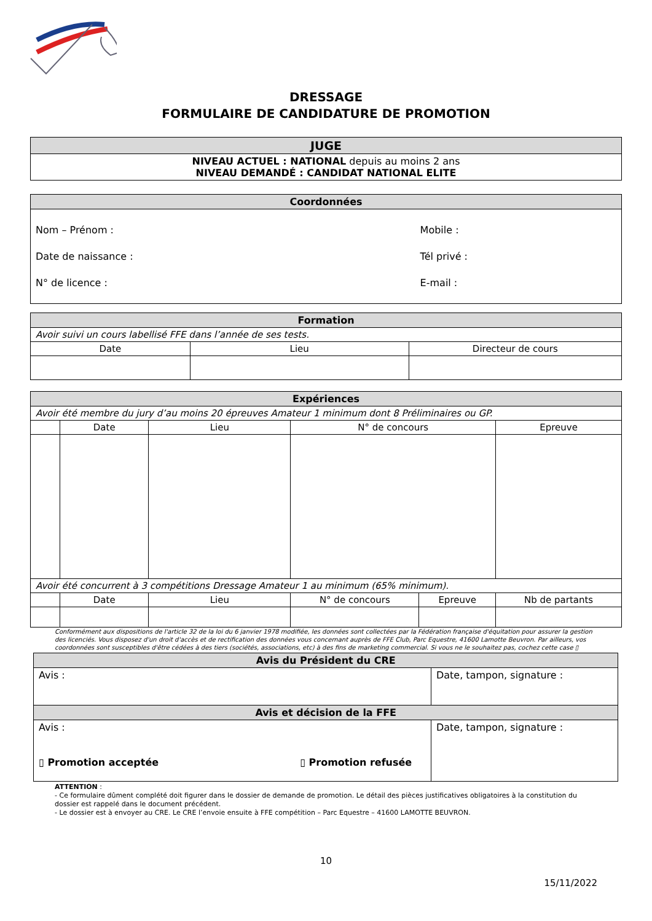DRESSAGE
FORMULAIRE DE CANDIDATURE DE PROMOTION
| JUGE |
| NIVEAU ACTUEL : NATIONAL depuis au moins 2 ans NIVEAU DEMANDÉ : CANDIDAT NATIONAL ELITE |
| Coordonnées | |
| Nom – Prénom : Date de naissance : N° de licence : | Mobile : Tél privé : E-mail : |
| Formation | | |
| Avoir suivi un cours labellisé FFE dans l’année de ses tests. | | |
| Date | Lieu | Directeur de cours |
| Expériences | | | | | |
| Avoir été membre du jury d’au moins 20 épreuves Amateur 1 minimum dont 8 Préliminaires ou GP. | | | | | |
| | Date | Lieu | N° de concours | | Epreuve |
| Avoir été concurrent à 3 compétitions Dressage Amateur 1 au minimum (65% minimum). | | | | | |
| | Date | Lieu | N° de concours | Epreuve | Nb de partants |
Conformément aux dispositions de l'article 32 de la loi du 6 janvier 1978 modifiée, les données sont collectées par la Fédération française d'équitation pour assurer la gestion des licenciés. Vous disposez d'un droit d'accès et de rectification des données vous concernant auprès de FFE Club, Parc Equestre, 41600 Lamotte Beuvron. Par ailleurs, vos coordonnées sont susceptibles d'être cédées à des tiers (sociétés, associations, etc) à des fins de marketing commercial. Si vous ne le souhaitez pas, cochez cette case ▯
| Avis du Président du CRE | |
| Avis : | Date, tampon, signature : |
| Avis et décision de la FFE | |
| Avis : ▯ Promotion acceptée ▯ Promotion refusée | Date, tampon, signature : |
ATTENTION :
- Ce formulaire dûment complété doit figurer dans le dossier de demande de promotion. Le détail des pièces justificatives obligatoires à la constitution du dossier est rappelé dans le document précédent.
- Le dossier est à envoyer au CRE. Le CRE l’envoie ensuite à FFE compétition – Parc Equestre – 41600 LAMOTTE BEUVRON.
10
15/11/2022